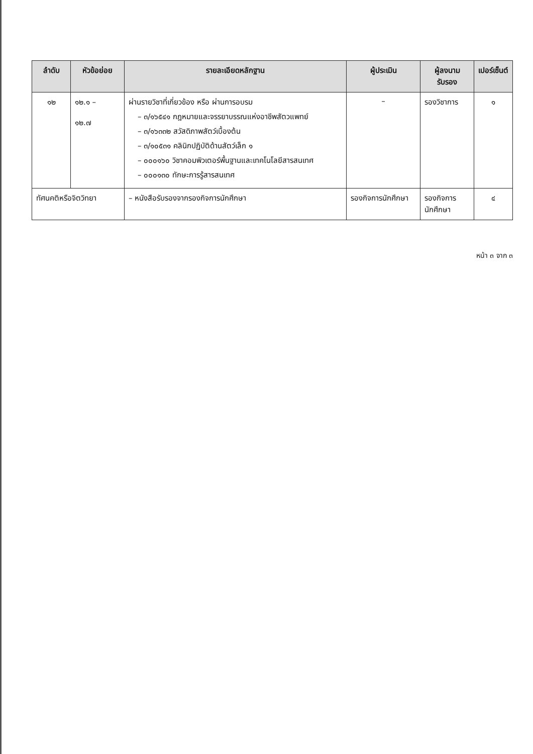| ลำดับ | หัวข้อย่อย | รายละเอียดหลักฐาน | ผู้ประเมิน | ผู้ลงนามรับรอง | เปอร์เซ็นต์ |
| --- | --- | --- | --- | --- | --- |
| ๑๒ | ๑๒.๑ – ๑๒.๗ | ผ่านรายวิชาที่เกี่ยวข้อง หรือ ผ่านการอบรม – ๓/๑๖๕๔๑ กฎหมายและจรรยาบรรณแห่งอาชีพสัตวแพทย์ – ๓/๑๖๓๓๒ สวัสดิภาพสัตว์เบื้องต้น – ๓/๑๐๕๓๑ คลินิกปฏิบัติด้านสัตว์เล็ก ๑ – ๐๐๐๑๖๐ วิชาคอมพิวเตอร์พื้นฐานและเทคโนโลยีสารสนเทศ – ๐๐๐๑๓๐ ทักษะการรู้สารสนเทศ | – | รองวิชาการ | ๑ |
| ทัศนคติหรือจิตวิทยา | | – หนังสือรับรองจากรองกิจการนักศึกษา | รองกิจการนักศึกษา | รองกิจการ นักศึกษา | ๔ |
หน้า ๓ จาก ๓